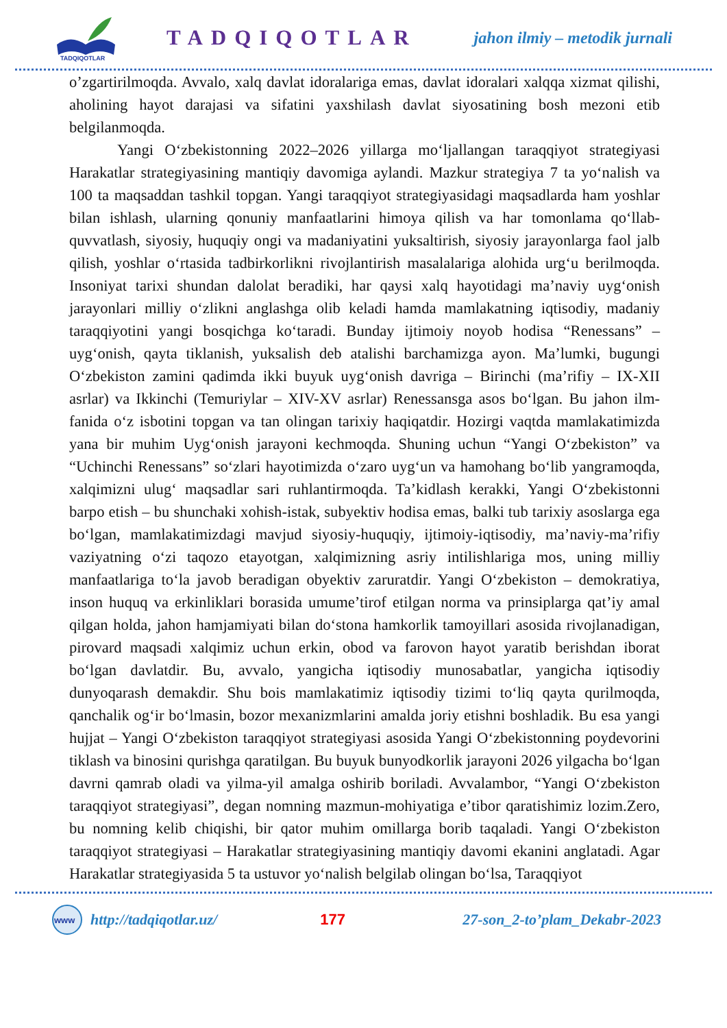TADQIQOTLAR
TADQIQOTLAR
jahon ilmiy – metodik jurnali
o’zgartirilmoqda. Avvalo, xalq davlat idoralariga emas, davlat idoralari xalqqa xizmat qilishi, aholining hayot darajasi va sifatini yaxshilash davlat siyosatining bosh mezoni etib belgilanmoqda.
Yangi O‘zbekistonning 2022–2026 yillarga mo‘ljallangan taraqqiyot strategiyasi Harakatlar strategiyasining mantiqiy davomiga aylandi. Mazkur strategiya 7 ta yo‘nalish va 100 ta maqsaddan tashkil topgan. Yangi taraqqiyot strategiyasidagi maqsadlarda ham yoshlar bilan ishlash, ularning qonuniy manfaatlarini himoya qilish va har tomonlama qo‘llab-quvvatlash, siyosiy, huquqiy ongi va madaniyatini yuksaltirish, siyosiy jarayonlarga faol jalb qilish, yoshlar o‘rtasida tadbirkorlikni rivojlantirish masalalariga alohida urg‘u berilmoqda. Insoniyat tarixi shundan dalolat beradiki, har qaysi xalq hayotidagi ma’naviy uyg‘onish jarayonlari milliy o‘zlikni anglashga olib keladi hamda mamlakatning iqtisodiy, madaniy taraqqiyotini yangi bosqichga ko‘taradi. Bunday ijtimoiy noyob hodisa “Renessans” – uyg‘onish, qayta tiklanish, yuksalish deb atalishi barchamizga ayon. Ma’lumki, bugungi O‘zbekiston zamini qadimda ikki buyuk uyg‘onish davriga – Birinchi (ma’rifiy – IX-XII asrlar) va Ikkinchi (Temuriylar – XIV-XV asrlar) Renessansga asos bo‘lgan. Bu jahon ilm-fanida o‘z isbotini topgan va tan olingan tarixiy haqiqatdir. Hozirgi vaqtda mamlakatimizda yana bir muhim Uyg‘onish jarayoni kechmoqda. Shuning uchun “Yangi O‘zbekiston” va “Uchinchi Renessans” so‘zlari hayotimizda o‘zaro uyg‘un va hamohang bo‘lib yangramoqda, xalqimizni ulug‘ maqsadlar sari ruhlantirmoqda. Ta’kidlash kerakki, Yangi O‘zbekistonni barpo etish – bu shunchaki xohish-istak, subyektiv hodisa emas, balki tub tarixiy asoslarga ega bo‘lgan, mamlakatimizdagi mavjud siyosiy-huquqiy, ijtimoiy-iqtisodiy, ma’naviy-ma’rifiy vaziyatning o‘zi taqozo etayotgan, xalqimizning asriy intilishlariga mos, uning milliy manfaatlariga to‘la javob beradigan obyektiv zaruratdir. Yangi O‘zbekiston – demokratiya, inson huquq va erkinliklari borasida umume’tirof etilgan norma va prinsiplarga qat’iy amal qilgan holda, jahon hamjamiyati bilan do‘stona hamkorlik tamoyillari asosida rivojlanadigan, pirovard maqsadi xalqimiz uchun erkin, obod va farovon hayot yaratib berishdan iborat bo‘lgan davlatdir. Bu, avvalo, yangicha iqtisodiy munosabatlar, yangicha iqtisodiy dunyoqarash demakdir. Shu bois mamlakatimiz iqtisodiy tizimi to‘liq qayta qurilmoqda, qanchalik og‘ir bo‘lmasin, bozor mexanizmlarini amalda joriy etishni boshladik. Bu esa yangi hujjat – Yangi O‘zbekiston taraqqiyot strategiyasi asosida Yangi O‘zbekistonning poydevorini tiklash va binosini qurishga qaratilgan. Bu buyuk bunyodkorlik jarayoni 2026 yilgacha bo‘lgan davrni qamrab oladi va yilma-yil amalga oshirib boriladi. Avvalambor, “Yangi O‘zbekiston taraqqiyot strategiyasi”, degan nomning mazmun-mohiyatiga e’tibor qaratishimiz lozim.Zero, bu nomning kelib chiqishi, bir qator muhim omillarga borib taqaladi. Yangi O‘zbekiston taraqqiyot strategiyasi – Harakatlar strategiyasining mantiqiy davomi ekanini anglatadi. Agar Harakatlar strategiyasida 5 ta ustuvor yo‘nalish belgilab olingan bo‘lsa, Taraqqiyot
www
http://tadqiqotlar.uz/ 177 27-son_2-to’plam_Dekabr-2023